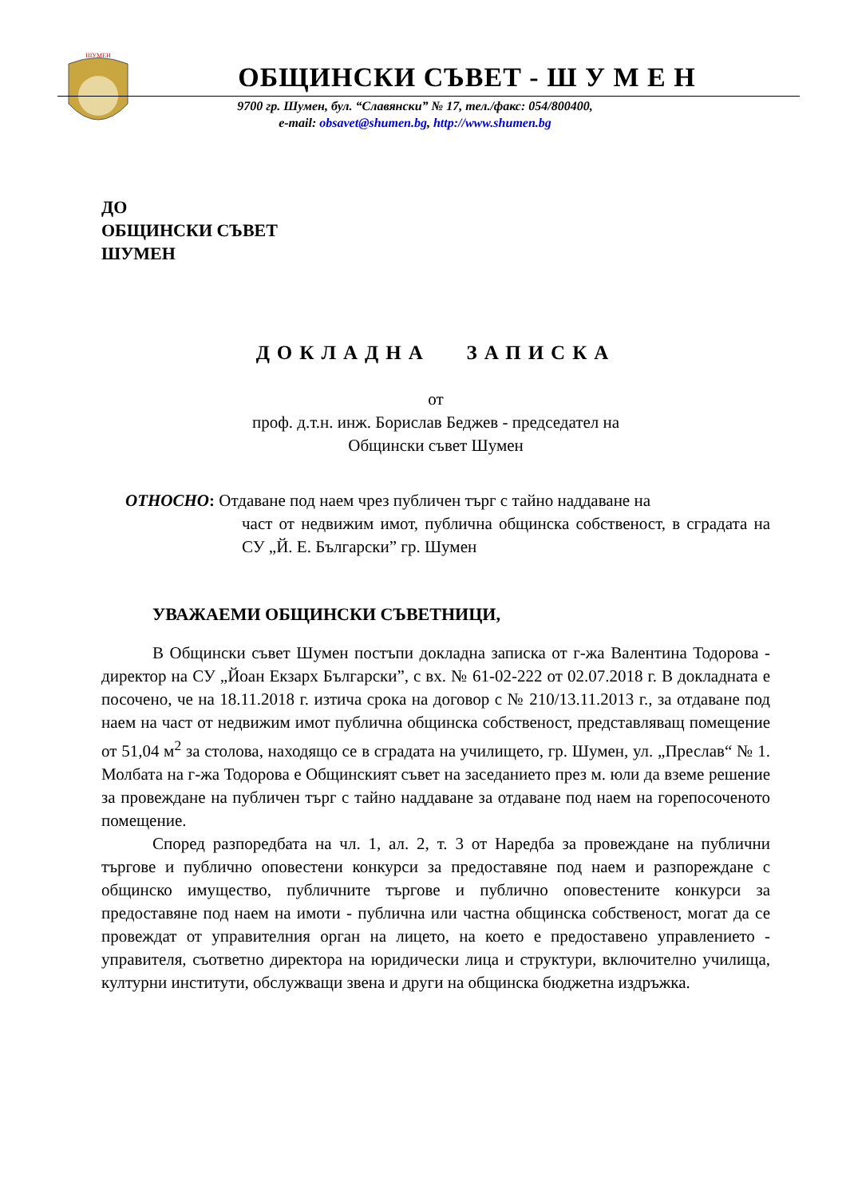ШУМЕН
ОБЩИНСКИ СЪВЕТ - Ш У М Е Н
9700 гр. Шумен, бул. “Славянски” № 17, тел./факс: 054/800400,
e-mail: obsavet@shumen.bg, http://www.shumen.bg
ДО
ОБЩИНСКИ СЪВЕТ
ШУМЕН
ДОКЛАДНА ЗАПИСКА
от
проф. д.т.н. инж. Борислав Беджев - председател на
Общински съвет Шумен
ОТНОСНО: Отдаване под наем чрез публичен търг с тайно наддаване на
част от недвижим имот, публична общинска собственост, в сградата на СУ „Й. Е. Български” гр. Шумен
УВАЖАЕМИ ОБЩИНСКИ СЪВЕТНИЦИ,
В Общински съвет Шумен постъпи докладна записка от г-жа Валентина Тодорова - директор на СУ „Йоан Екзарх Български”, с вх. № 61-02-222 от 02.07.2018 г. В докладната е посочено, че на 18.11.2018 г. изтича срока на договор с № 210/13.11.2013 г., за отдаване под наем на част от недвижим имот публична общинска собственост, представляващ помещение от 51,04 м<sup>2</sup> за столова, находящо се в сградата на училището, гр. Шумен, ул. „Преслав“ № 1. Молбата на г-жа Тодорова е Общинският съвет на заседанието през м. юли да вземе решение за провеждане на публичен търг с тайно наддаване за отдаване под наем на горепосоченото помещение.
Според разпоредбата на чл. 1, ал. 2, т. 3 от Наредба за провеждане на публични търгове и публично оповестени конкурси за предоставяне под наем и разпореждане с общинско имущество, публичните търгове и публично оповестените конкурси за предоставяне под наем на имоти - публична или частна общинска собственост, могат да се провеждат от управителния орган на лицето, на което е предоставено управлението - управителя, съответно директора на юридически лица и структури, включително училища, културни институти, обслужващи звена и други на общинска бюджетна издръжка.